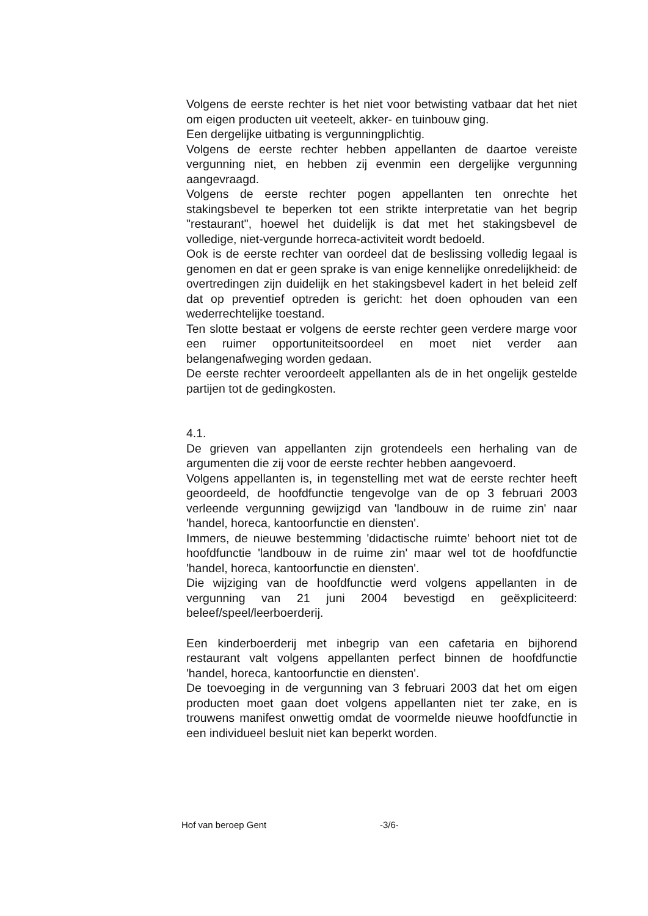Volgens de eerste rechter is het niet voor betwisting vatbaar dat het niet om eigen producten uit veeteelt, akker- en tuinbouw ging.
Een dergelijke uitbating is vergunningplichtig.
Volgens de eerste rechter hebben appellanten de daartoe vereiste vergunning niet, en hebben zij evenmin een dergelijke vergunning aangevraagd.
Volgens de eerste rechter pogen appellanten ten onrechte het stakingsbevel te beperken tot een strikte interpretatie van het begrip "restaurant", hoewel het duidelijk is dat met het stakingsbevel de volledige, niet-vergunde horreca-activiteit wordt bedoeld.
Ook is de eerste rechter van oordeel dat de beslissing volledig legaal is genomen en dat er geen sprake is van enige kennelijke onredelijkheid: de overtredingen zijn duidelijk en het stakingsbevel kadert in het beleid zelf dat op preventief optreden is gericht: het doen ophouden van een wederrechtelijke toestand.
Ten slotte bestaat er volgens de eerste rechter geen verdere marge voor een ruimer opportuniteitsoordeel en moet niet verder aan belangenafweging worden gedaan.
De eerste rechter veroordeelt appellanten als de in het ongelijk gestelde partijen tot de gedingkosten.
4.1.
De grieven van appellanten zijn grotendeels een herhaling van de argumenten die zij voor de eerste rechter hebben aangevoerd.
Volgens appellanten is, in tegenstelling met wat de eerste rechter heeft geoordeeld, de hoofdfunctie tengevolge van de op 3 februari 2003 verleende vergunning gewijzigd van 'landbouw in de ruime zin' naar 'handel, horeca, kantoorfunctie en diensten'.
Immers, de nieuwe bestemming 'didactische ruimte' behoort niet tot de hoofdfunctie 'landbouw in de ruime zin' maar wel tot de hoofdfunctie 'handel, horeca, kantoorfunctie en diensten'.
Die wijziging van de hoofdfunctie werd volgens appellanten in de vergunning van 21 juni 2004 bevestigd en geëxpliciteerd: beleef/speel/leerboerderij.
Een kinderboerderij met inbegrip van een cafetaria en bijhorend restaurant valt volgens appellanten perfect binnen de hoofdfunctie 'handel, horeca, kantoorfunctie en diensten'.
De toevoeging in de vergunning van 3 februari 2003 dat het om eigen producten moet gaan doet volgens appellanten niet ter zake, en is trouwens manifest onwettig omdat de voormelde nieuwe hoofdfunctie in een individueel besluit niet kan beperkt worden.
Hof van beroep Gent -3/6-